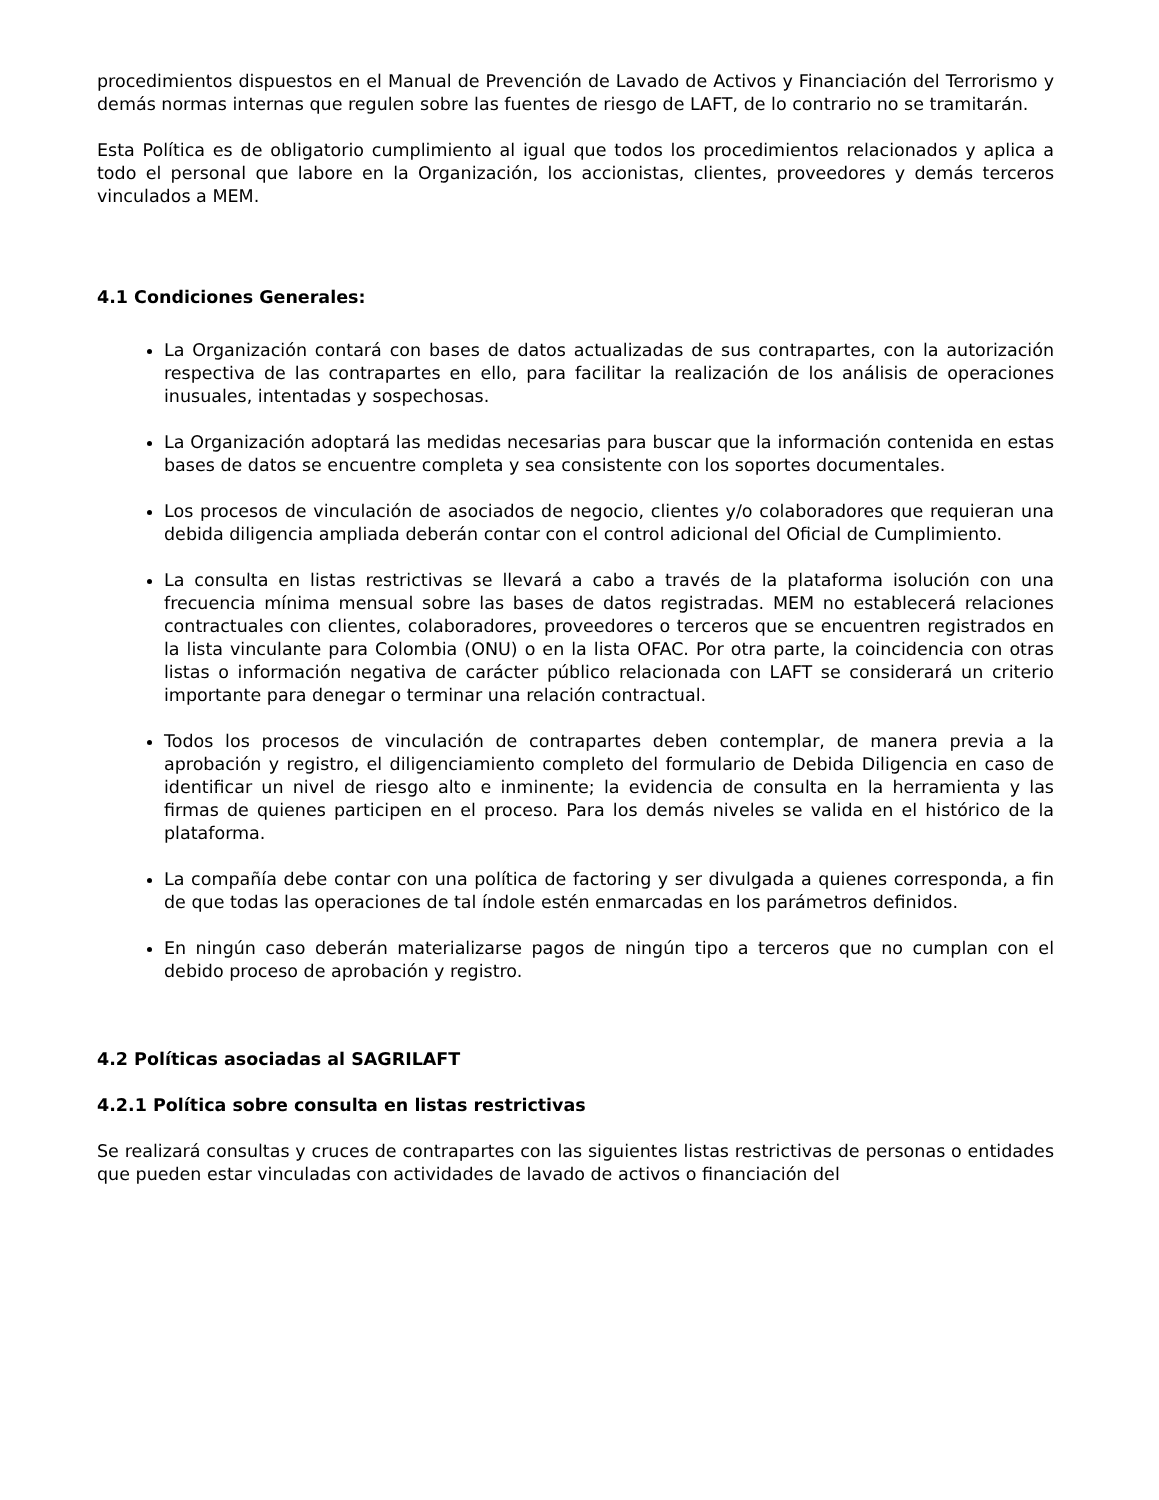procedimientos dispuestos en el Manual de Prevención de Lavado de Activos y Financiación del Terrorismo y demás normas internas que regulen sobre las fuentes de riesgo de LAFT, de lo contrario no se tramitarán.
Esta Política es de obligatorio cumplimiento al igual que todos los procedimientos relacionados y aplica a todo el personal que labore en la Organización, los accionistas, clientes, proveedores y demás terceros vinculados a MEM.
4.1 Condiciones Generales:
La Organización contará con bases de datos actualizadas de sus contrapartes, con la autorización respectiva de las contrapartes en ello, para facilitar la realización de los análisis de operaciones inusuales, intentadas y sospechosas.
La Organización adoptará las medidas necesarias para buscar que la información contenida en estas bases de datos se encuentre completa y sea consistente con los soportes documentales.
Los procesos de vinculación de asociados de negocio, clientes y/o colaboradores que requieran una debida diligencia ampliada deberán contar con el control adicional del Oficial de Cumplimiento.
La consulta en listas restrictivas se llevará a cabo a través de la plataforma isolución con una frecuencia mínima mensual sobre las bases de datos registradas. MEM no establecerá relaciones contractuales con clientes, colaboradores, proveedores o terceros que se encuentren registrados en la lista vinculante para Colombia (ONU) o en la lista OFAC. Por otra parte, la coincidencia con otras listas o información negativa de carácter público relacionada con LAFT se considerará un criterio importante para denegar o terminar una relación contractual.
Todos los procesos de vinculación de contrapartes deben contemplar, de manera previa a la aprobación y registro, el diligenciamiento completo del formulario de Debida Diligencia en caso de identificar un nivel de riesgo alto e inminente; la evidencia de consulta en la herramienta y las firmas de quienes participen en el proceso. Para los demás niveles se valida en el histórico de la plataforma.
La compañía debe contar con una política de factoring y ser divulgada a quienes corresponda, a fin de que todas las operaciones de tal índole estén enmarcadas en los parámetros definidos.
En ningún caso deberán materializarse pagos de ningún tipo a terceros que no cumplan con el debido proceso de aprobación y registro.
4.2 Políticas asociadas al SAGRILAFT
4.2.1 Política sobre consulta en listas restrictivas
Se realizará consultas y cruces de contrapartes con las siguientes listas restrictivas de personas o entidades que pueden estar vinculadas con actividades de lavado de activos o financiación del